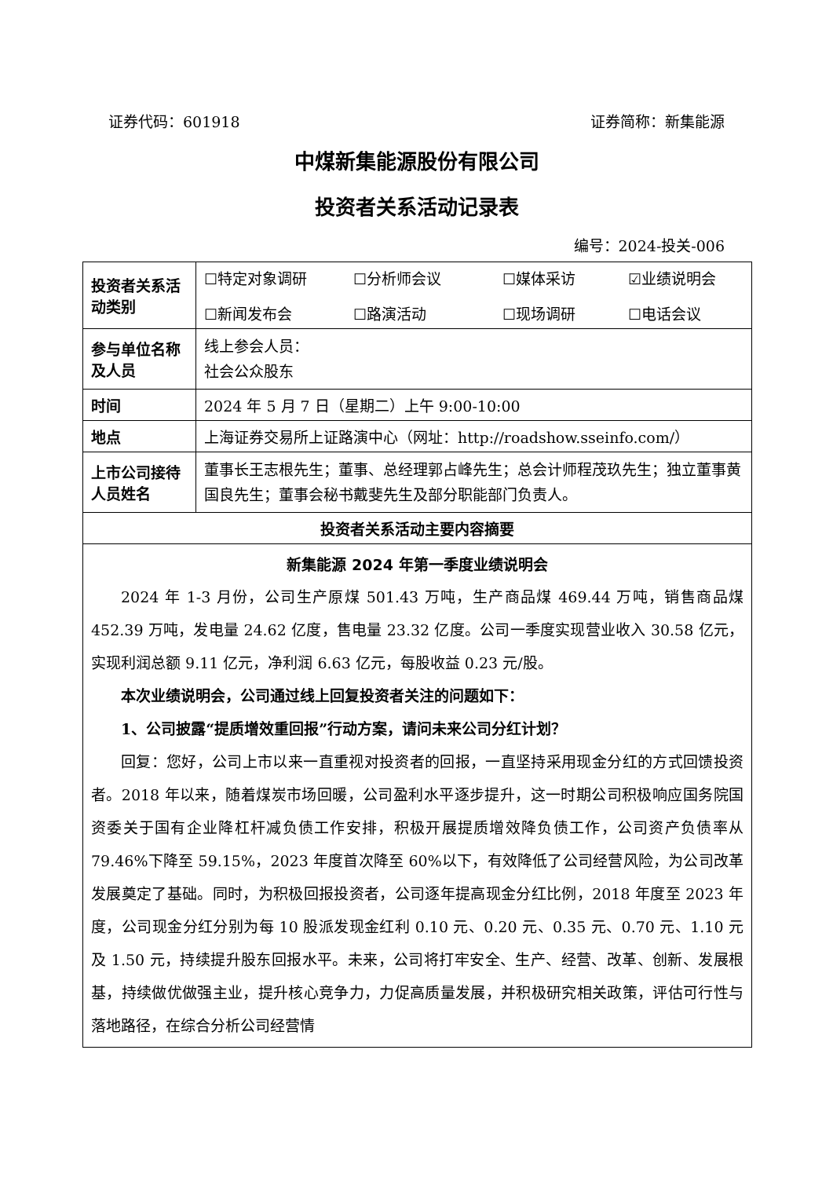证券代码：601918 证券简称：新集能源
中煤新集能源股份有限公司
投资者关系活动记录表
编号：2024-投关-006
| 投资者关系活动类别 | ☐特定对象调研 ☐分析师会议 ☐媒体采访 ☑业绩说明会 ☐新闻发布会 ☐路演活动 ☐现场调研 ☐电话会议 |
| 参与单位名称及人员 | 线上参会人员： 社会公众股东 |
| 时间 | 2024 年 5 月 7 日（星期二）上午 9:00-10:00 |
| 地点 | 上海证券交易所上证路演中心（网址：http://roadshow.sseinfo.com/） |
| 上市公司接待人员姓名 | 董事长王志根先生；董事、总经理郭占峰先生；总会计师程茂玖先生；独立董事黄国良先生；董事会秘书戴斐先生及部分职能部门负责人。 |
| 投资者关系活动主要内容摘要 | |
| 新集能源 2024 年第一季度业绩说明会 2024 年 1-3 月份，公司生产原煤 501.43 万吨，生产商品煤 469.44 万吨，销售商品煤 452.39 万吨，发电量 24.62 亿度，售电量 23.32 亿度。公司一季度实现营业收入 30.58 亿元，实现利润总额 9.11 亿元，净利润 6.63 亿元，每股收益 0.23 元/股。 本次业绩说明会，公司通过线上回复投资者关注的问题如下： 1、公司披露“提质增效重回报”行动方案，请问未来公司分红计划？ 回复：您好，公司上市以来一直重视对投资者的回报，一直坚持采用现金分红的方式回馈投资者。2018 年以来，随着煤炭市场回暖，公司盈利水平逐步提升，这一时期公司积极响应国务院国资委关于国有企业降杠杆减负债工作安排，积极开展提质增效降负债工作，公司资产负债率从 79.46%下降至 59.15%，2023 年度首次降至 60%以下，有效降低了公司经营风险，为公司改革发展奠定了基础。同时，为积极回报投资者，公司逐年提高现金分红比例，2018 年度至 2023 年度，公司现金分红分别为每 10 股派发现金红利 0.10 元、0.20 元、0.35 元、0.70 元、1.10 元及 1.50 元，持续提升股东回报水平。未来，公司将打牢安全、生产、经营、改革、创新、发展根基，持续做优做强主业，提升核心竞争力，力促高质量发展，并积极研究相关政策，评估可行性与落地路径，在综合分析公司经营情 | |